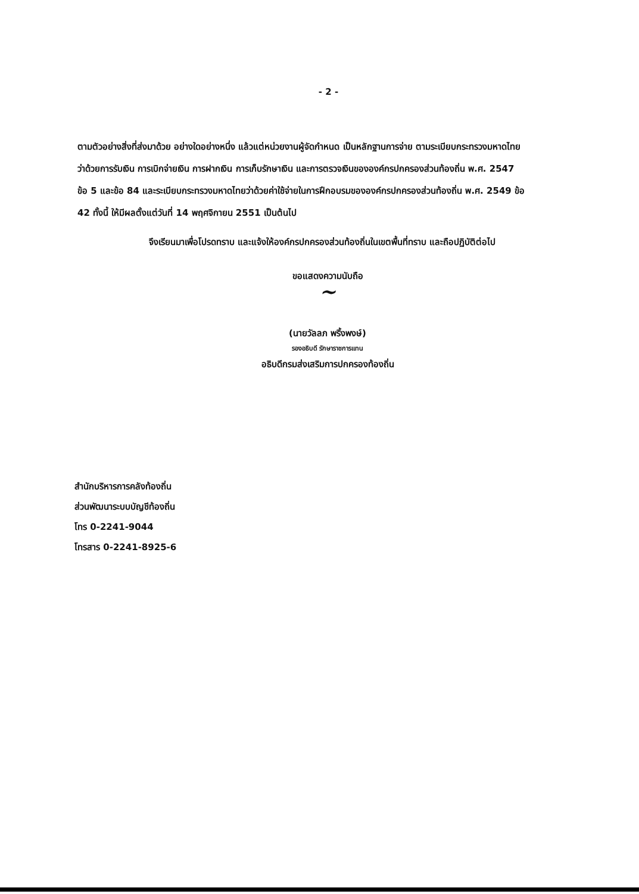- 2 -
ตามตัวอย่างสิ่งที่ส่งมาด้วย อย่างใดอย่างหนึ่ง แล้วแต่หน่วยงานผู้จัดกำหนด เป็นหลักฐานการจ่าย ตามระเบียบกระทรวงมหาดไทยว่าด้วยการรับเงิน การเบิกจ่ายเงิน การฝากเงิน การเก็บรักษาเงิน และการตรวจเงินขององค์กรปกครองส่วนท้องถิ่น พ.ศ. 2547 ข้อ 5 และข้อ 84 และระเบียบกระทรวงมหาดไทยว่าด้วยค่าใช้จ่ายในการฝึกอบรมขององค์กรปกครองส่วนท้องถิ่น พ.ศ. 2549 ข้อ 42 ทั้งนี้ ให้มีผลตั้งแต่วันที่ 14 พฤศจิกายน 2551 เป็นต้นไป
จึงเรียนมาเพื่อโปรดทราบ และแจ้งให้องค์กรปกครองส่วนท้องถิ่นในเขตพื้นที่ทราบ และถือปฏิบัติต่อไป
ขอแสดงความนับถือ
~
(นายวัลลภ พริ้งพงษ์)
รองอธิบดี รักษาราชการแทน
อธิบดีกรมส่งเสริมการปกครองท้องถิ่น
สำนักบริหารการคลังท้องถิ่น
ส่วนพัฒนาระบบบัญชีท้องถิ่น
โทร 0-2241-9044
โทรสาร 0-2241-8925-6